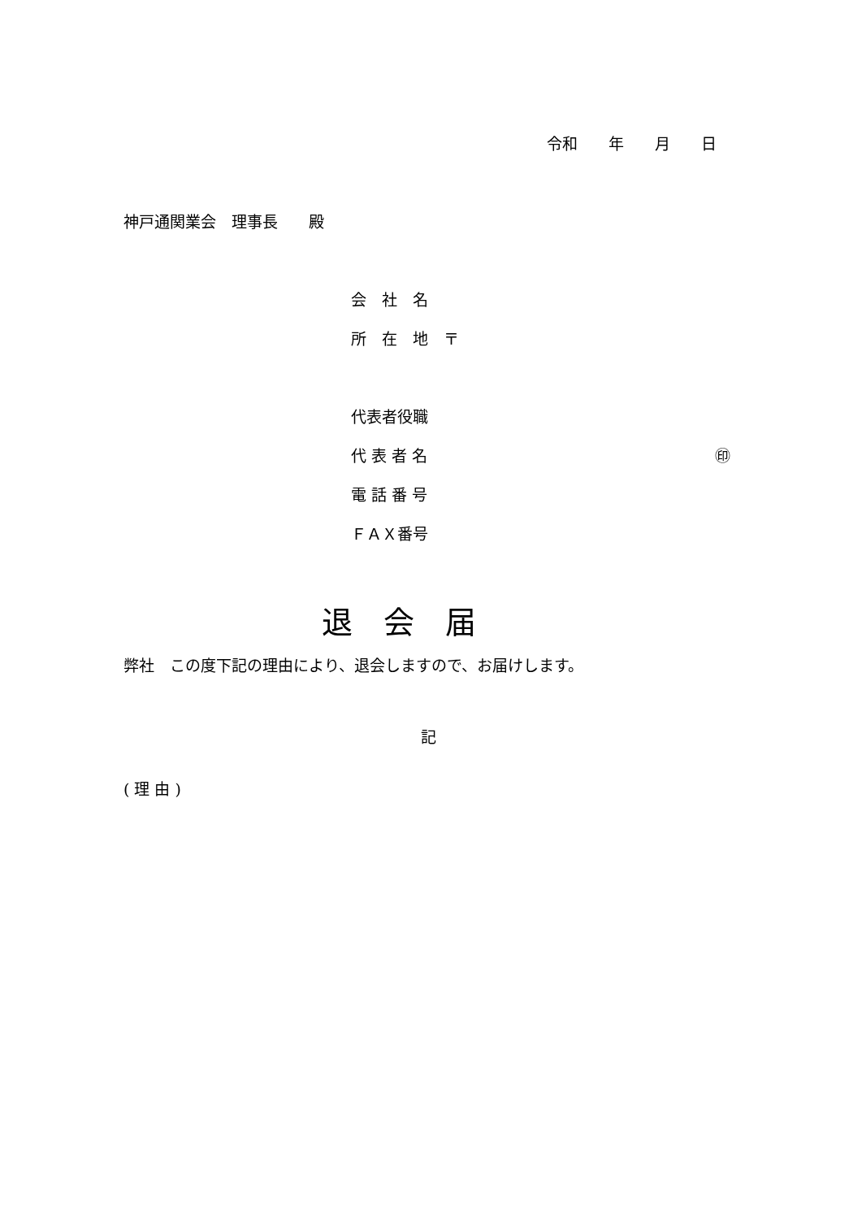令和　　年　　月　　日
神戸通関業会　理事長　　殿
会　社　名
所　在　地　〒
代表者役職
代 表 者 名
㊞
電 話 番 号
ＦＡＸ番号
退　会　届
弊社　この度下記の理由により、退会しますので、お届けします。
記
( 理 由 )